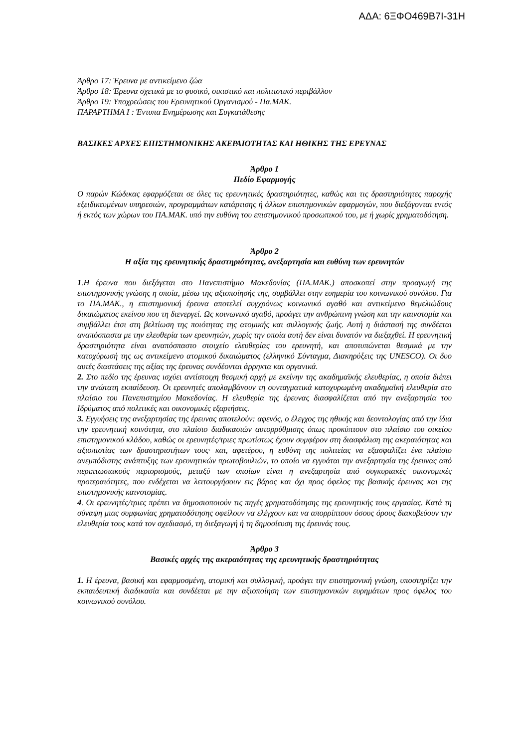ΑΔΑ: 6ΞΦΟ469Β7Ι-31Η
Άρθρο 17: Έρευνα με αντικείμενο ζώα
Άρθρο 18: Έρευνα σχετικά με το φυσικό, οικιστικό και πολιτιστικό περιβάλλον
Άρθρο 19: Υποχρεώσεις του Ερευνητικού Οργανισμού - Πα.ΜΑΚ.
ΠΑΡΑΡΤΗΜΑ Ι : Έντυπα Ενημέρωσης και Συγκατάθεσης
ΒΑΣΙΚΕΣ ΑΡΧΕΣ ΕΠΙΣΤΗΜΟΝΙΚΗΣ ΑΚΕΡΑΙΟΤΗΤΑΣ ΚΑΙ ΗΘΙΚΗΣ ΤΗΣ ΕΡΕΥΝΑΣ
Άρθρο 1
Πεδίο Εφαρμογής
Ο παρών Κώδικας εφαρμόζεται σε όλες τις ερευνητικές δραστηριότητες, καθώς και τις δραστηριότητες παροχής εξειδικευμένων υπηρεσιών, προγραμμάτων κατάρτισης ή άλλων επιστημονικών εφαρμογών, που διεξάγονται εντός ή εκτός των χώρων του ΠΑ.ΜΑΚ. υπό την ευθύνη του επιστημονικού προσωπικού του, με ή χωρίς χρηματοδότηση.
Άρθρο 2
Η αξία της ερευνητικής δραστηριότητας, ανεξαρτησία και ευθύνη των ερευνητών
1.Η έρευνα που διεξάγεται στο Πανεπιστήμιο Μακεδονίας (ΠΑ.ΜΑΚ.) αποσκοπεί στην προαγωγή της επιστημονικής γνώσης η οποία, μέσω της αξιοποίησής της, συμβάλλει στην ευημερία του κοινωνικού συνόλου. Για το ΠΑ.ΜΑΚ., η επιστημονική έρευνα αποτελεί συγχρόνως κοινωνικό αγαθό και αντικείμενο θεμελιώδους δικαιώματος εκείνου που τη διενεργεί. Ως κοινωνικό αγαθό, προάγει την ανθρώπινη γνώση και την καινοτομία και συμβάλλει έτσι στη βελτίωση της ποιότητας της ατομικής και συλλογικής ζωής. Αυτή η διάστασή της συνδέεται αναπόσπαστα με την ελευθερία των ερευνητών, χωρίς την οποία αυτή δεν είναι δυνατόν να διεξαχθεί. Η ερευνητική δραστηριότητα είναι αναπόσπαστο στοιχείο ελευθερίας του ερευνητή, και αποτυπώνεται θεσμικά με την κατοχύρωσή της ως αντικείμενο ατομικού δικαιώματος (ελληνικό Σύνταγμα, Διακηρύξεις της UNESCO). Οι δυο αυτές διαστάσεις της αξίας της έρευνας συνδέονται άρρηκτα και οργανικά.
2. Στο πεδίο της έρευνας ισχύει αντίστοιχη θεσμική αρχή με εκείνην της ακαδημαϊκής ελευθερίας, η οποία διέπει την ανώτατη εκπαίδευση. Οι ερευνητές απολαμβάνουν τη συνταγματικά κατοχυρωμένη ακαδημαϊκή ελευθερία στο πλαίσιο του Πανεπιστημίου Μακεδονίας. Η ελευθερία της έρευνας διασφαλίζεται από την ανεξαρτησία του Ιδρύματος από πολιτικές και οικονομικές εξαρτήσεις.
3. Εγγυήσεις της ανεξαρτησίας της έρευνας αποτελούν: αφενός, ο έλεγχος της ηθικής και δεοντολογίας από την ίδια την ερευνητική κοινότητα, στο πλαίσιο διαδικασιών αυτορρύθμισης όπως προκύπτουν στο πλαίσιο του οικείου επιστημονικού κλάδου, καθώς οι ερευνητές/τριες πρωτίστως έχουν συμφέρον στη διασφάλιση της ακεραιότητας και αξιοπιστίας των δραστηριοτήτων τους· και, αφετέρου, η ευθύνη της πολιτείας να εξασφαλίζει ένα πλαίσιο ανεμπόδιστης ανάπτυξης των ερευνητικών πρωτοβουλιών, το οποίο να εγγυάται την ανεξαρτησία της έρευνας από περιπτωσιακούς περιορισμούς, μεταξύ των οποίων είναι η ανεξαρτησία από συγκυριακές οικονομικές προτεραιότητες, που ενδέχεται να λειτουργήσουν εις βάρος και όχι προς όφελος της βασικής έρευνας και της επιστημονικής καινοτομίας.
4. Οι ερευνητές/τριες πρέπει να δημοσιοποιούν τις πηγές χρηματοδότησης της ερευνητικής τους εργασίας. Κατά τη σύναψη μιας συμφωνίας χρηματοδότησης οφείλουν να ελέγχουν και να απορρίπτουν όσους όρους διακυβεύουν την ελευθερία τους κατά τον σχεδιασμό, τη διεξαγωγή ή τη δημοσίευση της έρευνάς τους.
Άρθρο 3
Βασικές αρχές της ακεραιότητας της ερευνητικής δραστηριότητας
1. Η έρευνα, βασική και εφαρμοσμένη, ατομική και συλλογική, προάγει την επιστημονική γνώση, υποστηρίζει την εκπαιδευτική διαδικασία και συνδέεται με την αξιοποίηση των επιστημονικών ευρημάτων προς όφελος του κοινωνικού συνόλου.